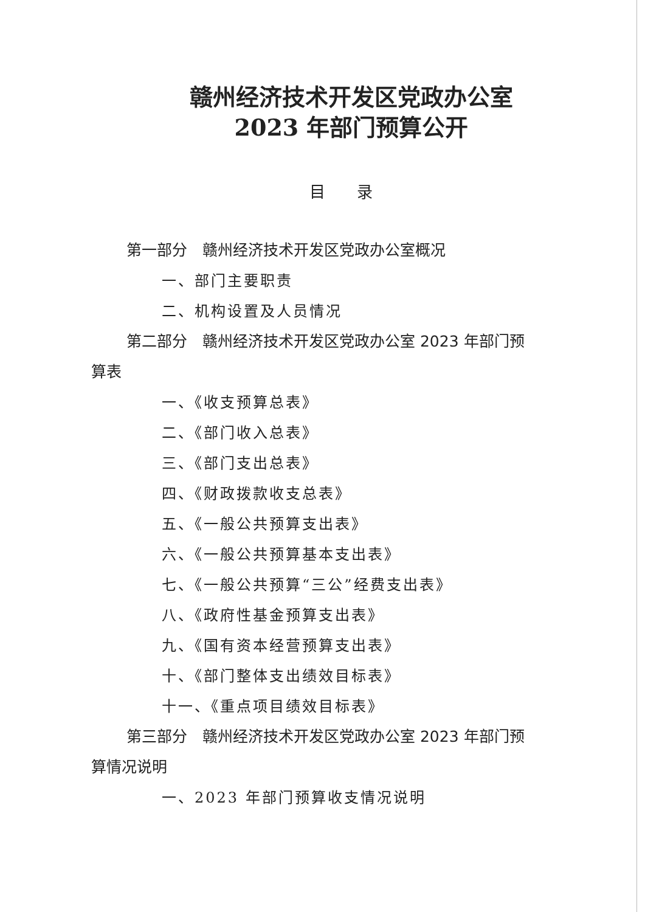赣州经济技术开发区党政办公室
2023 年部门预算公开
目　　录
第一部分　赣州经济技术开发区党政办公室概况
一、部门主要职责
二、机构设置及人员情况
第二部分　赣州经济技术开发区党政办公室 2023 年部门预算表
一、《收支预算总表》
二、《部门收入总表》
三、《部门支出总表》
四、《财政拨款收支总表》
五、《一般公共预算支出表》
六、《一般公共预算基本支出表》
七、《一般公共预算“三公”经费支出表》
八、《政府性基金预算支出表》
九、《国有资本经营预算支出表》
十、《部门整体支出绩效目标表》
十一、《重点项目绩效目标表》
第三部分　赣州经济技术开发区党政办公室 2023 年部门预算情况说明
一、2023 年部门预算收支情况说明